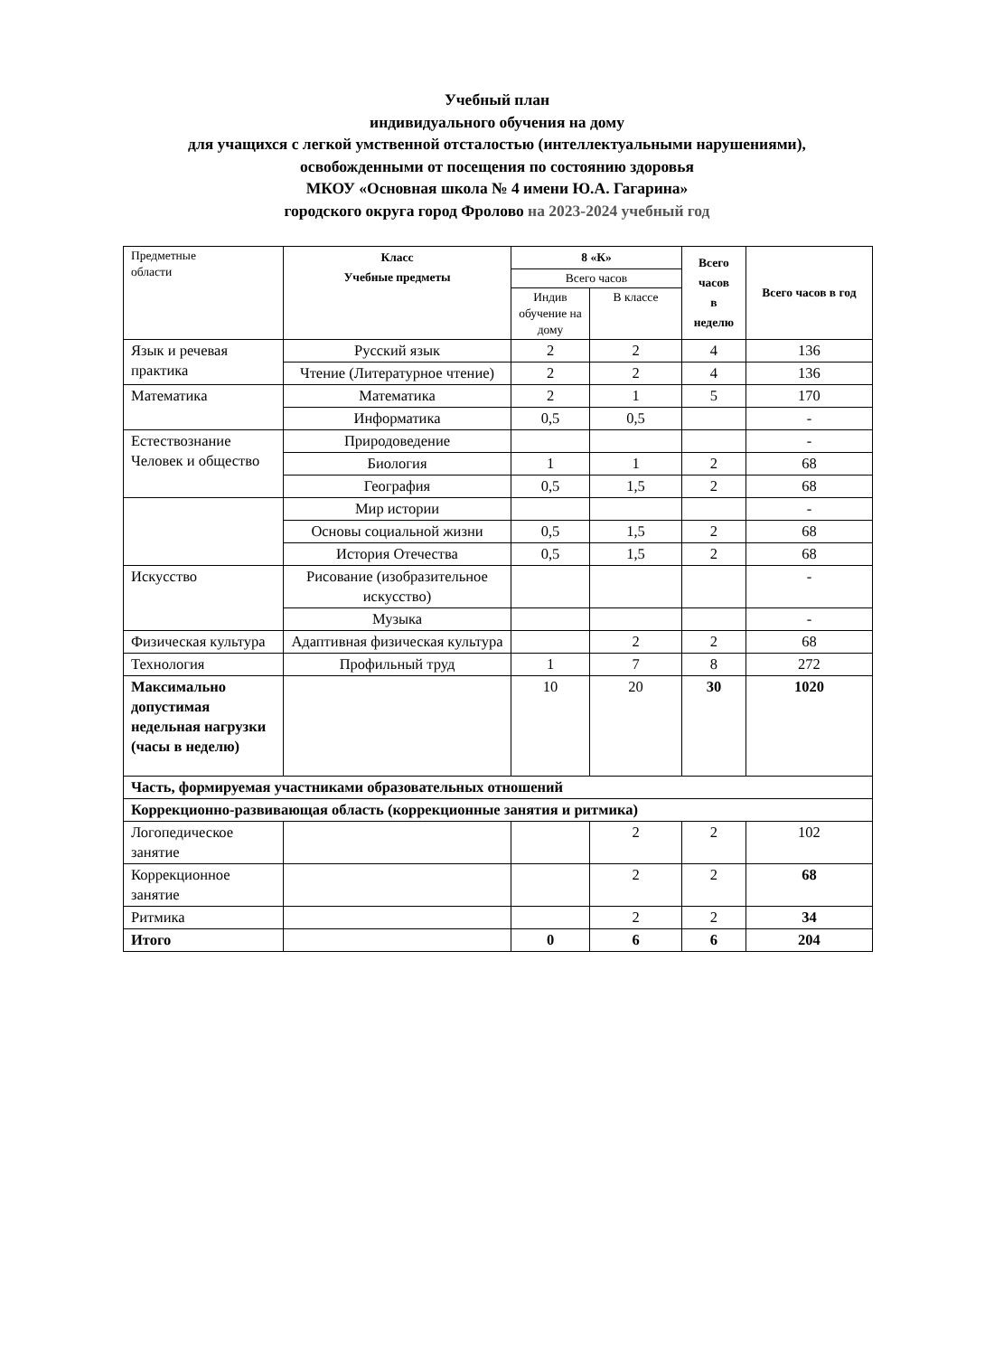Учебный план
индивидуального обучения на дому
для учащихся с легкой умственной отсталостью (интеллектуальными нарушениями),
освобожденными от посещения по состоянию здоровья
МКОУ «Основная школа № 4 имени Ю.А. Гагарина»
городского округа город Фролово на 2023-2024 учебный год
| Предметные области | Класс Учебные предметы | 8 «К» | | Всего часов в неделю | Всего часов в год |
| | | Всего часов | | | |
| | | Индив обучение на дому | В классе | | |
| Язык и речевая практика | Русский язык | 2 | 2 | 4 | 136 |
| | Чтение (Литературное чтение) | 2 | 2 | 4 | 136 |
| Математика | Математика | 2 | 1 | 5 | 170 |
| | Информатика | 0,5 | 0,5 | | - |
| Естествознание Человек и общество | Природоведение | | | | - |
| | Биология | 1 | 1 | 2 | 68 |
| | География | 0,5 | 1,5 | 2 | 68 |
| | Мир истории | | | | - |
| | Основы социальной жизни | 0,5 | 1,5 | 2 | 68 |
| | История Отечества | 0,5 | 1,5 | 2 | 68 |
| Искусство | Рисование (изобразительное искусство) | | | | - |
| | Музыка | | | | - |
| Физическая культура | Адаптивная физическая культура | | 2 | 2 | 68 |
| Технология | Профильный труд | 1 | 7 | 8 | 272 |
| Максимально допустимая недельная нагрузки (часы в неделю) | | 10 | 20 | 30 | 1020 |
| Часть, формируемая участниками образовательных отношений | | | | | |
| Коррекционно-развивающая область (коррекционные занятия и ритмика) | | | | | |
| Логопедическое занятие | | | 2 | 2 | 102 |
| Коррекционное занятие | | | 2 | 2 | 68 |
| Ритмика | | | 2 | 2 | 34 |
| Итого | | 0 | 6 | 6 | 204 |